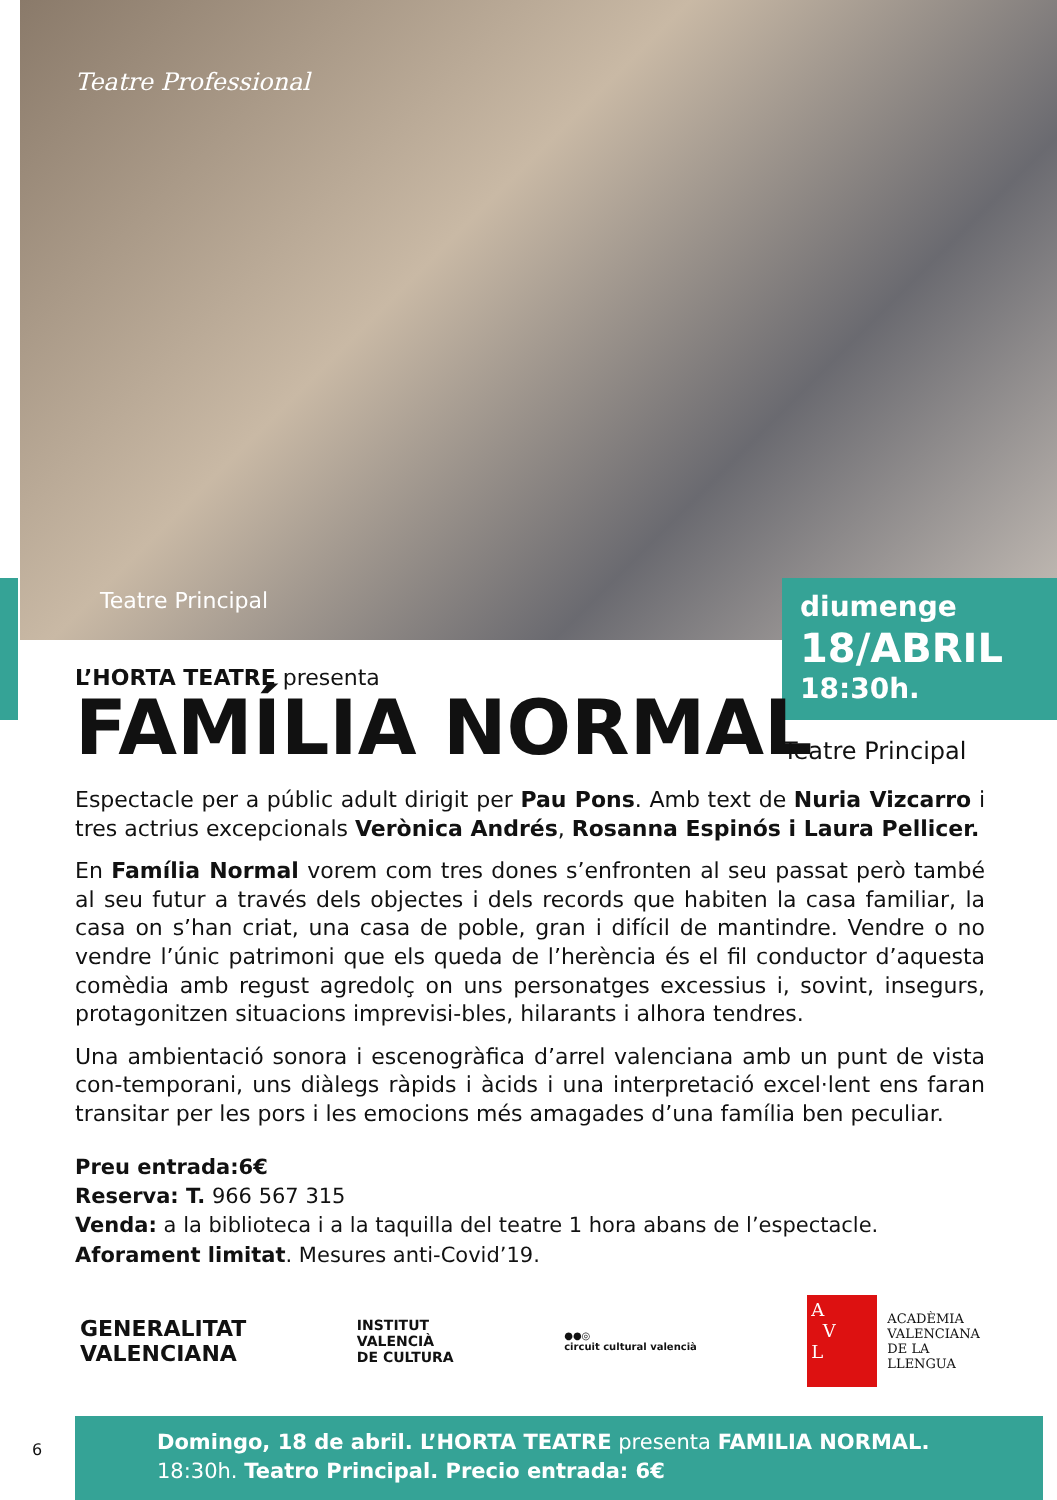Teatre Professional
Teatre Principal
diumenge
18/ABRIL
18:30h.
L’HORTA TEATRE presenta
FAMÍLIA NORMAL
Espectacle per a públic adult dirigit per Pau Pons. Amb text de Nuria Vizcarro i tres actrius excepcionals Verònica Andrés, Rosanna Espinós i Laura Pellicer.
En Família Normal vorem com tres dones s’enfronten al seu passat però també al seu futur a través dels objectes i dels records que habiten la casa familiar, la casa on s’han criat, una casa de poble, gran i difícil de mantindre. Vendre o no vendre l’únic patrimoni que els queda de l’herència és el fil conductor d’aquesta comèdia amb regust agredolç on uns personatges excessius i, sovint, insegurs, protagonitzen situacions imprevisi-bles, hilarants i alhora tendres.
Una ambientació sonora i escenogràfica d’arrel valenciana amb un punt de vista con-temporani, uns diàlegs ràpids i àcids i una interpretació excel·lent ens faran transitar per les pors i les emocions més amagades d’una família ben peculiar.
Preu entrada:6€
Reserva: T. 966 567 315
Venda: a la biblioteca i a la taquilla del teatre 1 hora abans de l’espectacle.
Aforament limitat. Mesures anti-Covid’19.
Teatre Principal
GENERALITAT
VALENCIANA
INSTITUT
VALENCIÀ
DE CULTURA
●●◎
circuit cultural valencià
A
V
L
ACADÈMIA
VALENCIANA
DE LA
LLENGUA
6
Domingo, 18 de abril. L’HORTA TEATRE presenta FAMILIA NORMAL.
18:30h. Teatro Principal. Precio entrada: 6€